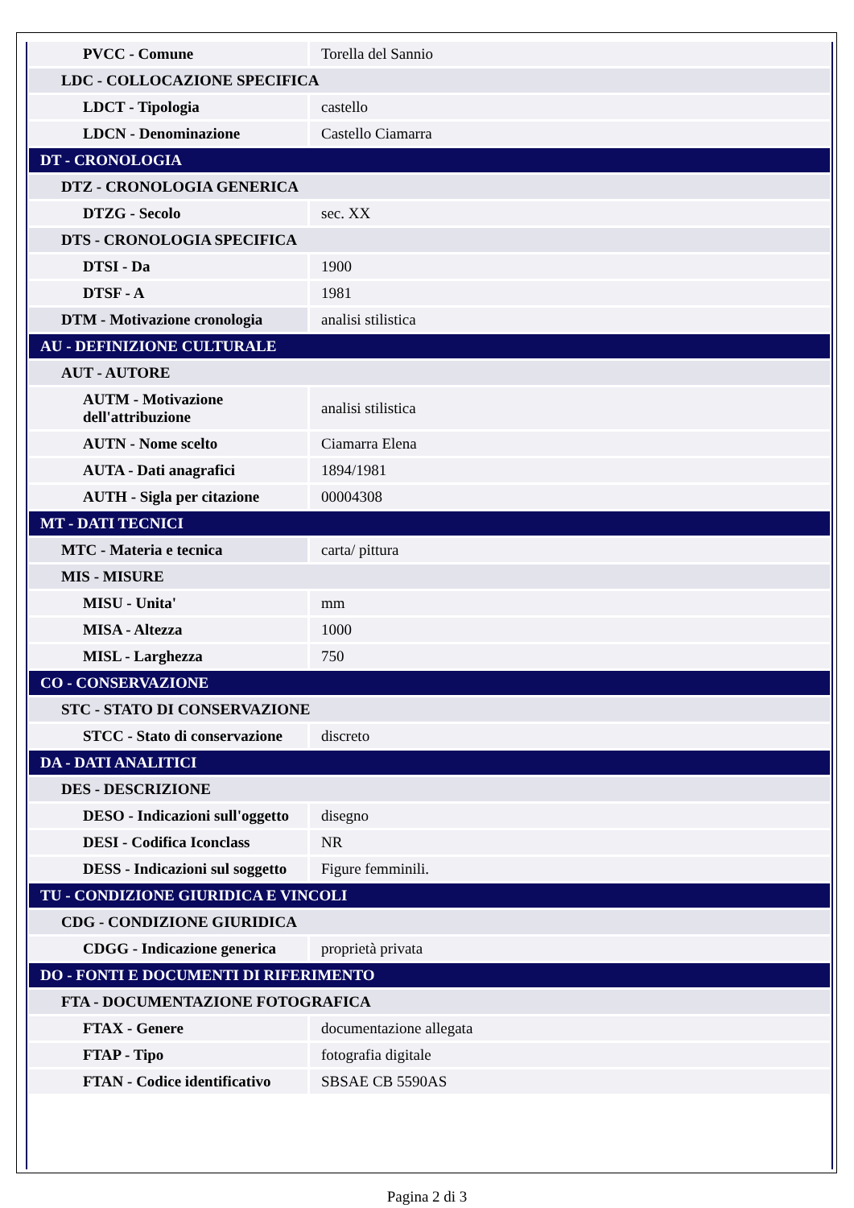| PVCC - Comune | Torella del Sannio |
| LDC - COLLOCAZIONE SPECIFICA | |
| LDCT - Tipologia | castello |
| LDCN - Denominazione | Castello Ciamarra |
| DT - CRONOLOGIA | |
| DTZ - CRONOLOGIA GENERICA | |
| DTZG - Secolo | sec. XX |
| DTS - CRONOLOGIA SPECIFICA | |
| DTSI - Da | 1900 |
| DTSF - A | 1981 |
| DTM - Motivazione cronologia | analisi stilistica |
| AU - DEFINIZIONE CULTURALE | |
| AUT - AUTORE | |
| AUTM - Motivazione dell'attribuzione | analisi stilistica |
| AUTN - Nome scelto | Ciamarra Elena |
| AUTA - Dati anagrafici | 1894/1981 |
| AUTH - Sigla per citazione | 00004308 |
| MT - DATI TECNICI | |
| MTC - Materia e tecnica | carta/ pittura |
| MIS - MISURE | |
| MISU - Unita' | mm |
| MISA - Altezza | 1000 |
| MISL - Larghezza | 750 |
| CO - CONSERVAZIONE | |
| STC - STATO DI CONSERVAZIONE | |
| STCC - Stato di conservazione | discreto |
| DA - DATI ANALITICI | |
| DES - DESCRIZIONE | |
| DESO - Indicazioni sull'oggetto | disegno |
| DESI - Codifica Iconclass | NR |
| DESS - Indicazioni sul soggetto | Figure femminili. |
| TU - CONDIZIONE GIURIDICA E VINCOLI | |
| CDG - CONDIZIONE GIURIDICA | |
| CDGG - Indicazione generica | proprietà privata |
| DO - FONTI E DOCUMENTI DI RIFERIMENTO | |
| FTA - DOCUMENTAZIONE FOTOGRAFICA | |
| FTAX - Genere | documentazione allegata |
| FTAP - Tipo | fotografia digitale |
| FTAN - Codice identificativo | SBSAE CB 5590AS |
Pagina 2 di 3